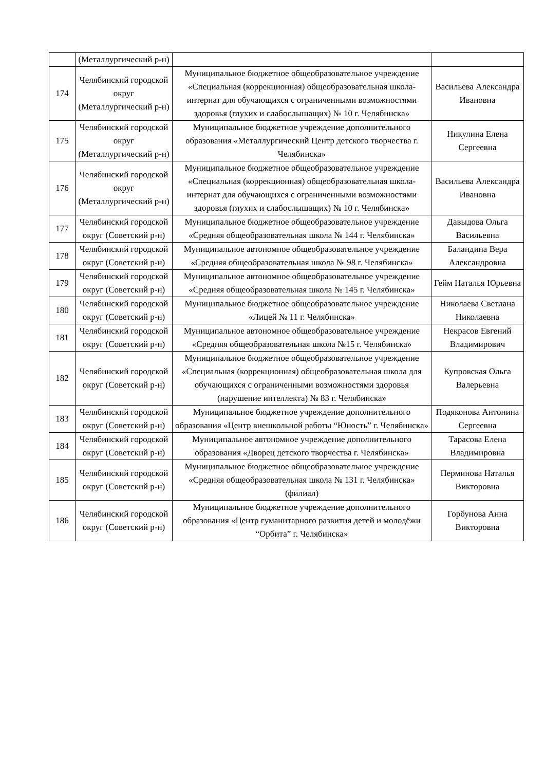| | (Металлургический р-н) | | |
| 174 | Челябинский городской округ (Металлургический р-н) | Муниципальное бюджетное общеобразовательное учреждение «Специальная (коррекционная) общеобразовательная школа-интернат для обучающихся с ограниченными возможностями здоровья (глухих и слабослышащих) № 10 г. Челябинска» | Васильева Александра Ивановна |
| 175 | Челябинский городской округ (Металлургический р-н) | Муниципальное бюджетное учреждение дополнительного образования «Металлургический Центр детского творчества г. Челябинска» | Никулина Елена Сергеевна |
| 176 | Челябинский городской округ (Металлургический р-н) | Муниципальное бюджетное общеобразовательное учреждение «Специальная (коррекционная) общеобразовательная школа-интернат для обучающихся с ограниченными возможностями здоровья (глухих и слабослышащих) № 10 г. Челябинска» | Васильева Александра Ивановна |
| 177 | Челябинский городской округ (Советский р-н) | Муниципальное бюджетное общеобразовательное учреждение «Средняя общеобразовательная школа № 144 г. Челябинска» | Давыдова Ольга Васильевна |
| 178 | Челябинский городской округ (Советский р-н) | Муниципальное автономное общеобразовательное учреждение «Средняя общеобразовательная школа № 98 г. Челябинска» | Баландина Вера Александровна |
| 179 | Челябинский городской округ (Советский р-н) | Муниципальное автономное общеобразовательное учреждение «Средняя общеобразовательная школа № 145 г. Челябинска» | Гейм Наталья Юрьевна |
| 180 | Челябинский городской округ (Советский р-н) | Муниципальное бюджетное общеобразовательное учреждение «Лицей № 11 г. Челябинска» | Николаева Светлана Николаевна |
| 181 | Челябинский городской округ (Советский р-н) | Муниципальное автономное общеобразовательное учреждение «Средняя общеобразовательная школа №15 г. Челябинска» | Некрасов Евгений Владимирович |
| 182 | Челябинский городской округ (Советский р-н) | Муниципальное бюджетное общеобразовательное учреждение «Специальная (коррекционная) общеобразовательная школа для обучающихся с ограниченными возможностями здоровья (нарушение интеллекта) № 83 г. Челябинска» | Купровская Ольга Валерьевна |
| 183 | Челябинский городской округ (Советский р-н) | Муниципальное бюджетное учреждение дополнительного образования «Центр внешкольной работы “Юность” г. Челябинска» | Подяконова Антонина Сергеевна |
| 184 | Челябинский городской округ (Советский р-н) | Муниципальное автономное учреждение дополнительного образования «Дворец детского творчества г. Челябинска» | Тарасова Елена Владимировна |
| 185 | Челябинский городской округ (Советский р-н) | Муниципальное бюджетное общеобразовательное учреждение «Средняя общеобразовательная школа № 131 г. Челябинска» (филиал) | Перминова Наталья Викторовна |
| 186 | Челябинский городской округ (Советский р-н) | Муниципальное бюджетное учреждение дополнительного образования «Центр гуманитарного развития детей и молодёжи “Орбита” г. Челябинска» | Горбунова Анна Викторовна |